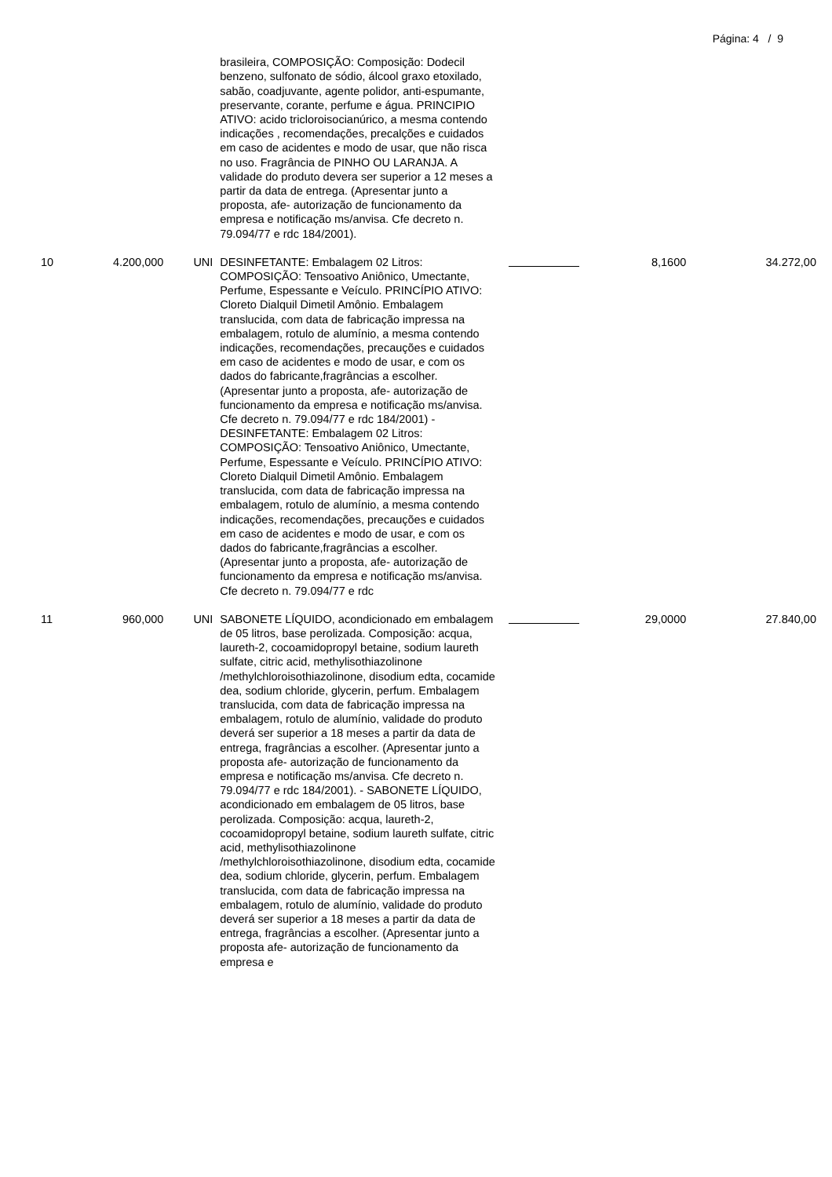Página: 4 / 9
| | | | brasileira, COMPOSIÇÃO: Composição: Dodecil benzeno, sulfonato de sódio, álcool graxo etoxilado, sabão, coadjuvante, agente polidor, anti-espumante, preservante, corante, perfume e água. PRINCIPIO ATIVO: acido tricloroisocianúrico, a mesma contendo indicações , recomendações, precalções e cuidados em caso de acidentes e modo de usar, que não risca no uso. Fragrância de PINHO OU LARANJA. A validade do produto devera ser superior a 12 meses a partir da data de entrega. (Apresentar junto a proposta, afe- autorização de funcionamento da empresa e notificação ms/anvisa. Cfe decreto n. 79.094/77 e rdc 184/2001). | | | |
| 10 | 4.200,000 | UNI | DESINFETANTE: Embalagem 02 Litros: COMPOSIÇÃO: Tensoativo Aniônico, Umectante, Perfume, Espessante e Veículo. PRINCÍPIO ATIVO: Cloreto Dialquil Dimetil Amônio. Embalagem translucida, com data de fabricação impressa na embalagem, rotulo de alumínio, a mesma contendo indicações, recomendações, precauções e cuidados em caso de acidentes e modo de usar, e com os dados do fabricante,fragrâncias a escolher. (Apresentar junto a proposta, afe- autorização de funcionamento da empresa e notificação ms/anvisa. Cfe decreto n. 79.094/77 e rdc 184/2001) - DESINFETANTE: Embalagem 02 Litros: COMPOSIÇÃO: Tensoativo Aniônico, Umectante, Perfume, Espessante e Veículo. PRINCÍPIO ATIVO: Cloreto Dialquil Dimetil Amônio. Embalagem translucida, com data de fabricação impressa na embalagem, rotulo de alumínio, a mesma contendo indicações, recomendações, precauções e cuidados em caso de acidentes e modo de usar, e com os dados do fabricante,fragrâncias a escolher. (Apresentar junto a proposta, afe- autorização de funcionamento da empresa e notificação ms/anvisa. Cfe decreto n. 79.094/77 e rdc | | 8,1600 | 34.272,00 |
| 11 | 960,000 | UNI | SABONETE LÍQUIDO, acondicionado em embalagem de 05 litros, base perolizada. Composição: acqua, laureth-2, cocoamidopropyl betaine, sodium laureth sulfate, citric acid, methylisothiazolinone /methylchloroisothiazolinone, disodium edta, cocamide dea, sodium chloride, glycerin, perfum. Embalagem translucida, com data de fabricação impressa na embalagem, rotulo de alumínio, validade do produto deverá ser superior a 18 meses a partir da data de entrega, fragrâncias a escolher. (Apresentar junto a proposta afe- autorização de funcionamento da empresa e notificação ms/anvisa. Cfe decreto n. 79.094/77 e rdc 184/2001). - SABONETE LÍQUIDO, acondicionado em embalagem de 05 litros, base perolizada. Composição: acqua, laureth-2, cocoamidopropyl betaine, sodium laureth sulfate, citric acid, methylisothiazolinone /methylchloroisothiazolinone, disodium edta, cocamide dea, sodium chloride, glycerin, perfum. Embalagem translucida, com data de fabricação impressa na embalagem, rotulo de alumínio, validade do produto deverá ser superior a 18 meses a partir da data de entrega, fragrâncias a escolher. (Apresentar junto a proposta afe- autorização de funcionamento da empresa e | | 29,0000 | 27.840,00 |